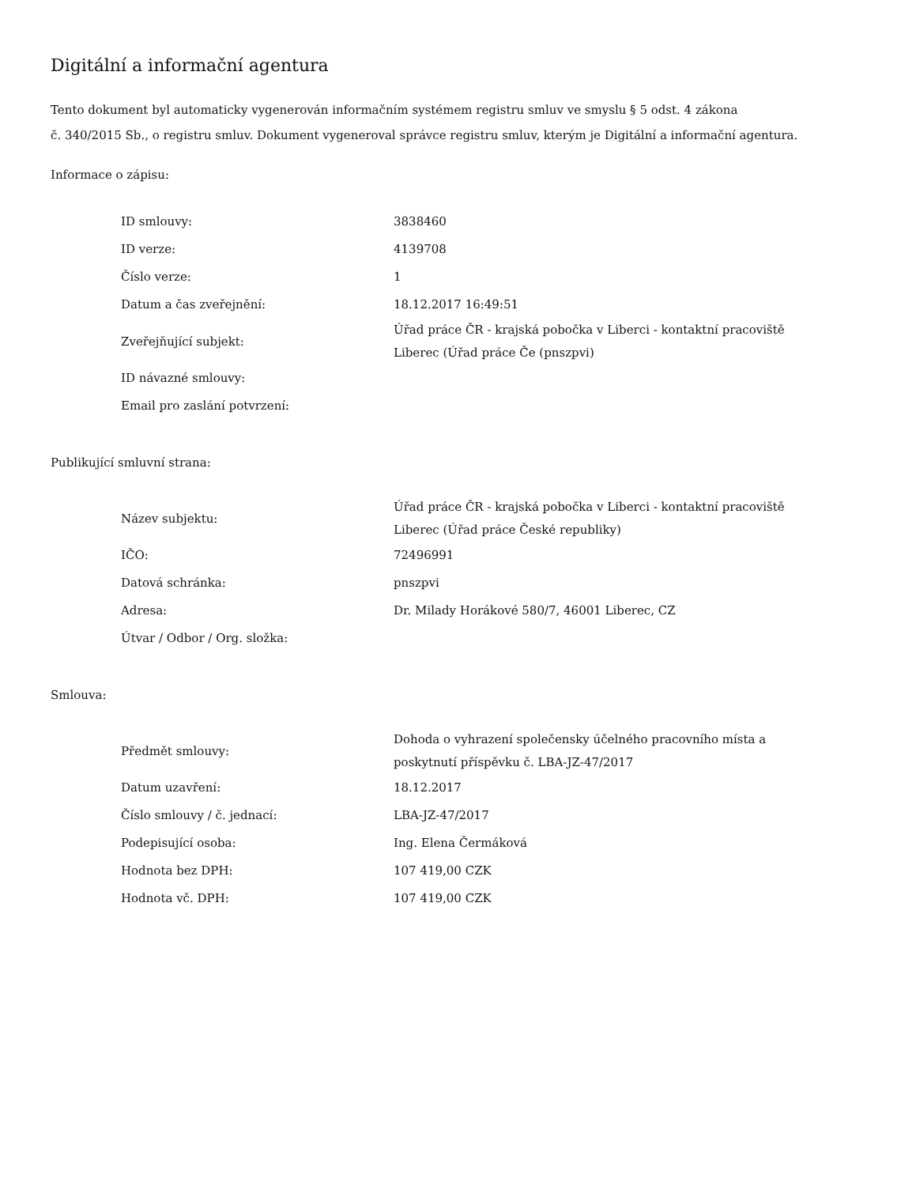Digitální a informační agentura
Tento dokument byl automaticky vygenerován informačním systémem registru smluv ve smyslu § 5 odst. 4 zákona
č. 340/2015 Sb., o registru smluv. Dokument vygeneroval správce registru smluv, kterým je Digitální a informační agentura.
Informace o zápisu:
| ID smlouvy: | 3838460 |
| ID verze: | 4139708 |
| Číslo verze: | 1 |
| Datum a čas zveřejnění: | 18.12.2017 16:49:51 |
| Zveřejňující subjekt: | Úřad práce ČR - krajská pobočka v Liberci - kontaktní pracoviště Liberec (Úřad práce Če (pnszpvi) |
| ID návazné smlouvy: | |
| Email pro zaslání potvrzení: | |
Publikující smluvní strana:
| Název subjektu: | Úřad práce ČR - krajská pobočka v Liberci - kontaktní pracoviště Liberec (Úřad práce České republiky) |
| IČO: | 72496991 |
| Datová schránka: | pnszpvi |
| Adresa: | Dr. Milady Horákové 580/7, 46001 Liberec, CZ |
| Útvar / Odbor / Org. složka: | |
Smlouva:
| Předmět smlouvy: | Dohoda o vyhrazení společensky účelného pracovního místa a poskytnutí příspěvku č. LBA-JZ-47/2017 |
| Datum uzavření: | 18.12.2017 |
| Číslo smlouvy / č. jednací: | LBA-JZ-47/2017 |
| Podepisující osoba: | Ing. Elena Čermáková |
| Hodnota bez DPH: | 107 419,00 CZK |
| Hodnota vč. DPH: | 107 419,00 CZK |